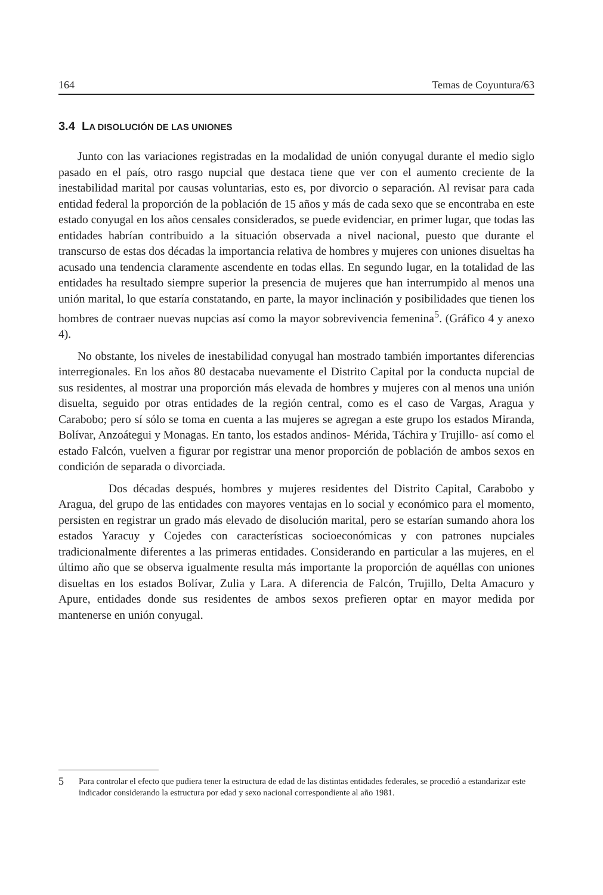164 Temas de Coyuntura/63
3.4 LA DISOLUCIÓN DE LAS UNIONES
Junto con las variaciones registradas en la modalidad de unión conyugal durante el medio siglo pasado en el país, otro rasgo nupcial que destaca tiene que ver con el aumento creciente de la inestabilidad marital por causas voluntarias, esto es, por divorcio o separación. Al revisar para cada entidad federal la proporción de la población de 15 años y más de cada sexo que se encontraba en este estado conyugal en los años censales considerados, se puede evidenciar, en primer lugar, que todas las entidades habrían contribuido a la situación observada a nivel nacional, puesto que durante el transcurso de estas dos décadas la importancia relativa de hombres y mujeres con uniones disueltas ha acusado una tendencia claramente ascendente en todas ellas. En segundo lugar, en la totalidad de las entidades ha resultado siempre superior la presencia de mujeres que han interrumpido al menos una unión marital, lo que estaría constatando, en parte, la mayor inclinación y posibilidades que tienen los hombres de contraer nuevas nupcias así como la mayor sobrevivencia femenina<sup>5</sup>. (Gráfico 4 y anexo 4).
No obstante, los niveles de inestabilidad conyugal han mostrado también importantes diferencias interregionales. En los años 80 destacaba nuevamente el Distrito Capital por la conducta nupcial de sus residentes, al mostrar una proporción más elevada de hombres y mujeres con al menos una unión disuelta, seguido por otras entidades de la región central, como es el caso de Vargas, Aragua y Carabobo; pero sí sólo se toma en cuenta a las mujeres se agregan a este grupo los estados Miranda, Bolívar, Anzoátegui y Monagas. En tanto, los estados andinos- Mérida, Táchira y Trujillo- así como el estado Falcón, vuelven a figurar por registrar una menor proporción de población de ambos sexos en condición de separada o divorciada.
Dos décadas después, hombres y mujeres residentes del Distrito Capital, Carabobo y Aragua, del grupo de las entidades con mayores ventajas en lo social y económico para el momento, persisten en registrar un grado más elevado de disolución marital, pero se estarían sumando ahora los estados Yaracuy y Cojedes con características socioeconómicas y con patrones nupciales tradicionalmente diferentes a las primeras entidades. Considerando en particular a las mujeres, en el último año que se observa igualmente resulta más importante la proporción de aquéllas con uniones disueltas en los estados Bolívar, Zulia y Lara. A diferencia de Falcón, Trujillo, Delta Amacuro y Apure, entidades donde sus residentes de ambos sexos prefieren optar en mayor medida por mantenerse en unión conyugal.
5 Para controlar el efecto que pudiera tener la estructura de edad de las distintas entidades federales, se procedió a estandarizar este indicador considerando la estructura por edad y sexo nacional correspondiente al año 1981.